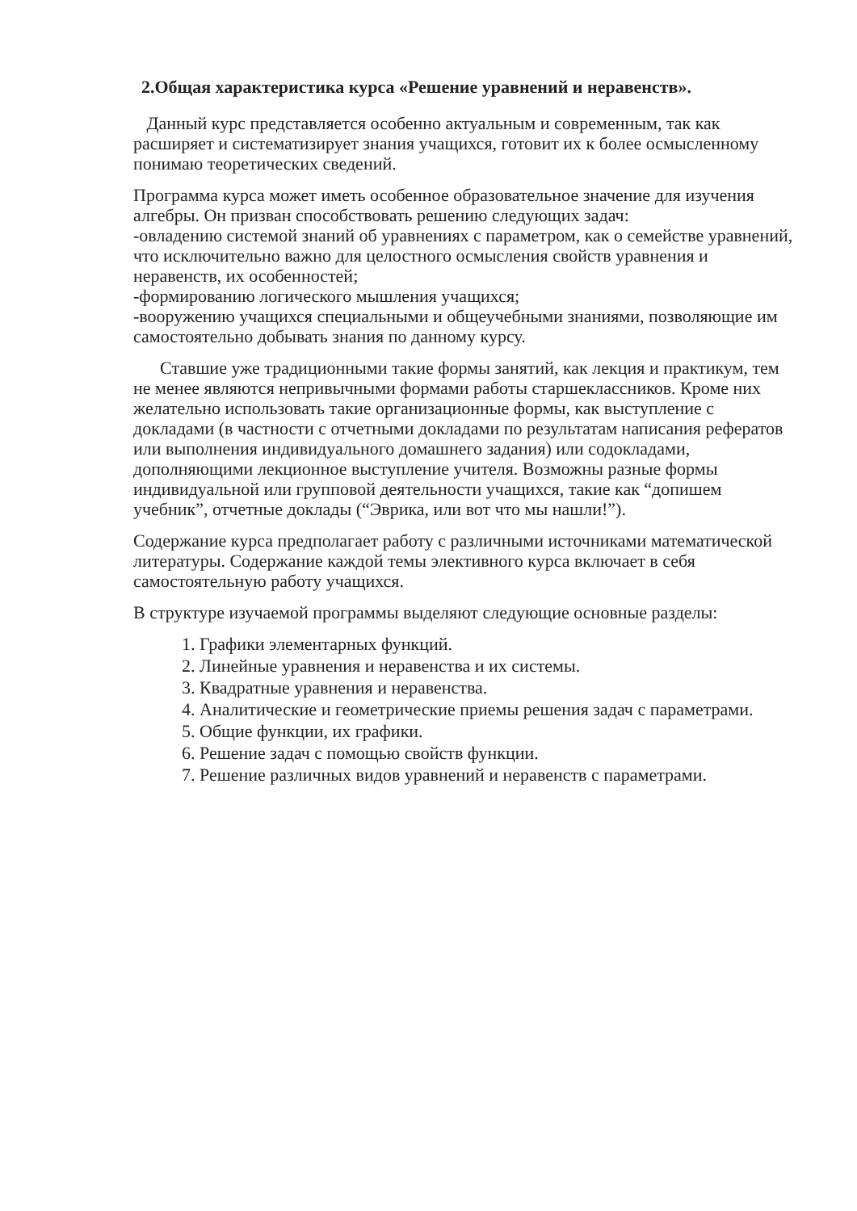2.Общая характеристика курса «Решение уравнений и неравенств».
Данный курс представляется особенно актуальным и современным, так как расширяет и систематизирует знания учащихся, готовит их к более осмысленному понимаю теоретических сведений.
Программа курса может иметь особенное образовательное значение для изучения алгебры. Он призван способствовать решению следующих задач:
-овладению системой знаний об уравнениях с параметром, как о семействе уравнений, что исключительно важно для целостного осмысления свойств уравнения и неравенств, их особенностей;
-формированию логического мышления учащихся;
-вооружению учащихся специальными и общеучебными знаниями, позволяющие им самостоятельно добывать знания по данному курсу.
Ставшие уже традиционными такие формы занятий, как лекция и практикум, тем не менее являются непривычными формами работы старшеклассников. Кроме них желательно использовать такие организационные формы, как выступление с докладами (в частности с отчетными докладами по результатам написания рефератов или выполнения индивидуального домашнего задания) или содокладами, дополняющими лекционное выступление учителя. Возможны разные формы индивидуальной или групповой деятельности учащихся, такие как “допишем учебник”, отчетные доклады (“Эврика, или вот что мы нашли!”).
Содержание курса предполагает работу с различными источниками математической литературы. Содержание каждой темы элективного курса включает в себя самостоятельную работу учащихся.
В структуре изучаемой программы выделяют следующие основные разделы:
1. Графики элементарных функций.
2. Линейные уравнения и неравенства и их системы.
3. Квадратные уравнения и неравенства.
4. Аналитические и геометрические приемы решения задач с параметрами.
5. Общие функции, их графики.
6. Решение задач с помощью свойств функции.
7. Решение различных видов уравнений и неравенств с параметрами.